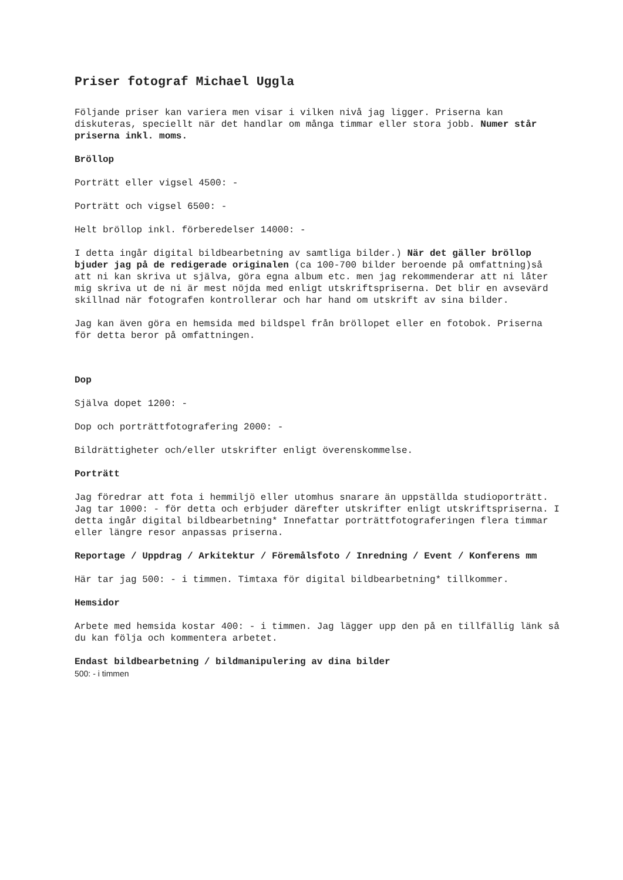Priser fotograf Michael Uggla
Följande priser kan variera men visar i vilken nivå jag ligger. Priserna kan diskuteras, speciellt när det handlar om många timmar eller stora jobb. Numer står priserna inkl. moms.
Bröllop
Porträtt eller vigsel 4500: -
Porträtt och vigsel 6500: -
Helt bröllop inkl. förberedelser 14000: -
I detta ingår digital bildbearbetning av samtliga bilder.) När det gäller bröllop bjuder jag på de redigerade originalen (ca 100-700 bilder beroende på omfattning)så att ni kan skriva ut själva, göra egna album etc. men jag rekommenderar att ni låter mig skriva ut de ni är mest nöjda med enligt utskriftspriserna. Det blir en avsevärd skillnad när fotografen kontrollerar och har hand om utskrift av sina bilder.
Jag kan även göra en hemsida med bildspel från bröllopet eller en fotobok. Priserna för detta beror på omfattningen.
Dop
Själva dopet 1200: -
Dop och porträttfotografering 2000: -
Bildrättigheter och/eller utskrifter enligt överenskommelse.
Porträtt
Jag föredrar att fota i hemmiljö eller utomhus snarare än uppställda studioporträtt. Jag tar 1000: - för detta och erbjuder därefter utskrifter enligt utskriftspriserna. I detta ingår digital bildbearbetning* Innefattar porträttfotograferingen flera timmar eller längre resor anpassas priserna.
Reportage / Uppdrag / Arkitektur / Föremålsfoto / Inredning / Event / Konferens mm
Här tar jag 500: - i timmen. Timtaxa för digital bildbearbetning* tillkommer.
Hemsidor
Arbete med hemsida kostar 400: - i timmen. Jag lägger upp den på en tillfällig länk så du kan följa och kommentera arbetet.
Endast bildbearbetning / bildmanipulering av dina bilder
500: - i timmen